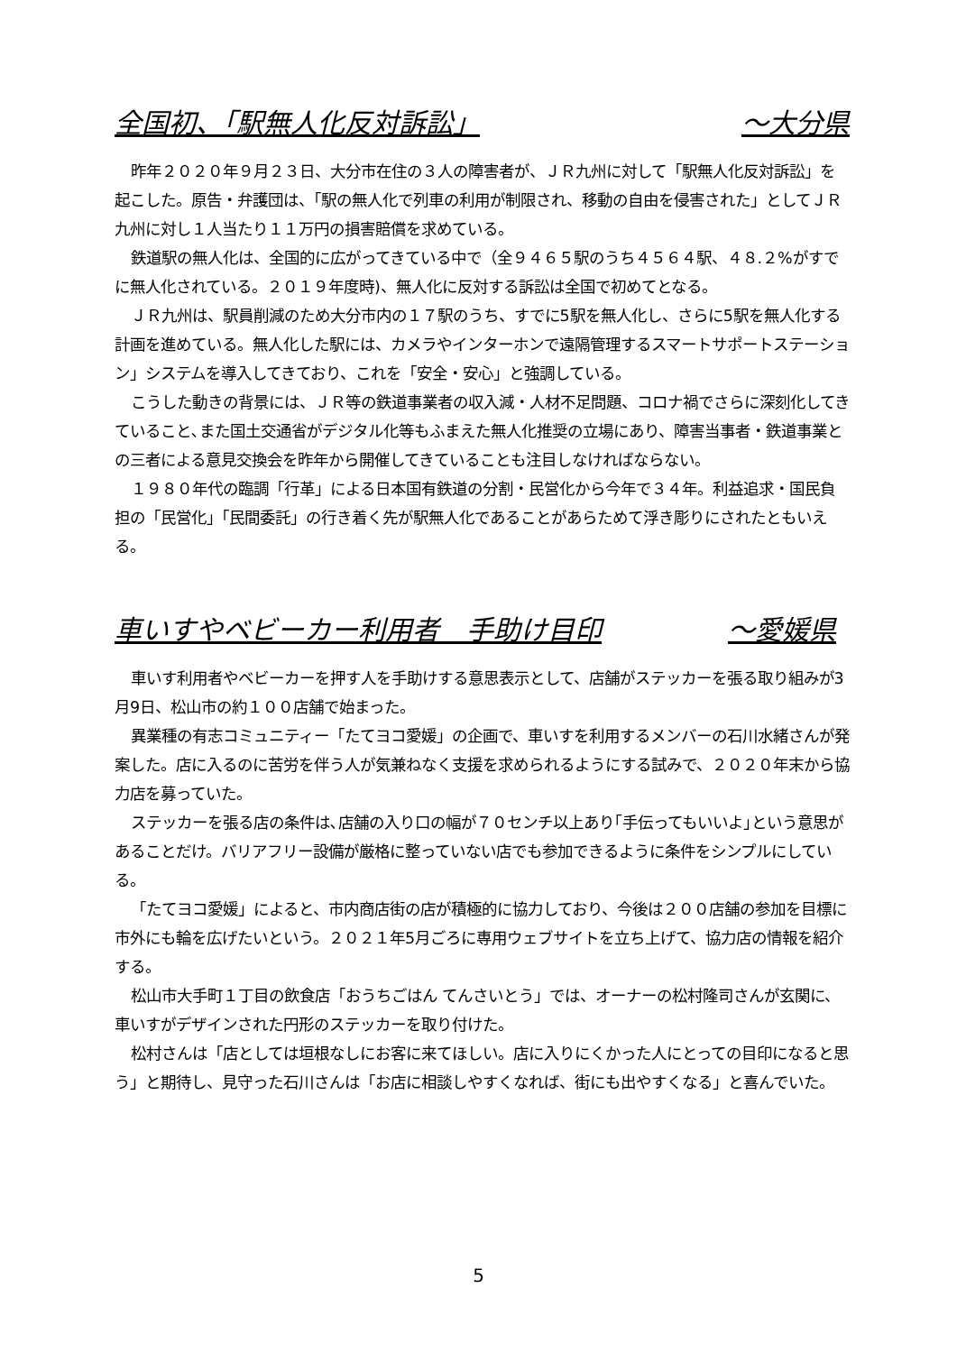全国初、「駅無人化反対訴訟」 ～大分県
昨年２０２０年９月２３日、大分市在住の３人の障害者が、ＪＲ九州に対して「駅無人化反対訴訟」を起こした。原告・弁護団は、「駅の無人化で列車の利用が制限され、移動の自由を侵害された」としてＪＲ九州に対し１人当たり１１万円の損害賠償を求めている。
鉄道駅の無人化は、全国的に広がってきている中で（全９４６５駅のうち４５６４駅、４８.２%がすでに無人化されている。２０１９年度時)、無人化に反対する訴訟は全国で初めてとなる。
ＪＲ九州は、駅員削減のため大分市内の１７駅のうち、すでに5駅を無人化し、さらに5駅を無人化する計画を進めている。無人化した駅には、カメラやインターホンで遠隔管理するスマートサポートステーション」システムを導入してきており、これを「安全・安心」と強調している。
こうした動きの背景には、ＪＲ等の鉄道事業者の収入減・人材不足問題、コロナ禍でさらに深刻化してきていること､また国土交通省がデジタル化等もふまえた無人化推奨の立場にあり、障害当事者・鉄道事業との三者による意見交換会を昨年から開催してきていることも注目しなければならない。
１９８０年代の臨調「行革」による日本国有鉄道の分割・民営化から今年で３４年。利益追求・国民負担の「民営化」「民間委託」の行き着く先が駅無人化であることがあらためて浮き彫りにされたともいえる。
車いすやベビーカー利用者　手助け目印 ～愛媛県
車いす利用者やベビーカーを押す人を手助けする意思表示として、店舗がステッカーを張る取り組みが3月9日、松山市の約１００店舗で始まった。
異業種の有志コミュニティー「たてヨコ愛媛」の企画で、車いすを利用するメンバーの石川水緒さんが発案した。店に入るのに苦労を伴う人が気兼ねなく支援を求められるようにする試みで、２０２０年末から協力店を募っていた。
ステッカーを張る店の条件は､店舗の入り口の幅が７０センチ以上あり｢手伝ってもいいよ｣という意思があることだけ。バリアフリー設備が厳格に整っていない店でも参加できるように条件をシンプルにしている。
「たてヨコ愛媛」によると、市内商店街の店が積極的に協力しており、今後は２００店舗の参加を目標に市外にも輪を広げたいという。２０２１年5月ごろに専用ウェブサイトを立ち上げて、協力店の情報を紹介する。
松山市大手町１丁目の飲食店「おうちごはん てんさいとう」では、オーナーの松村隆司さんが玄関に、車いすがデザインされた円形のステッカーを取り付けた。
松村さんは「店としては垣根なしにお客に来てほしい。店に入りにくかった人にとっての目印になると思う」と期待し、見守った石川さんは「お店に相談しやすくなれば、街にも出やすくなる」と喜んでいた。
5